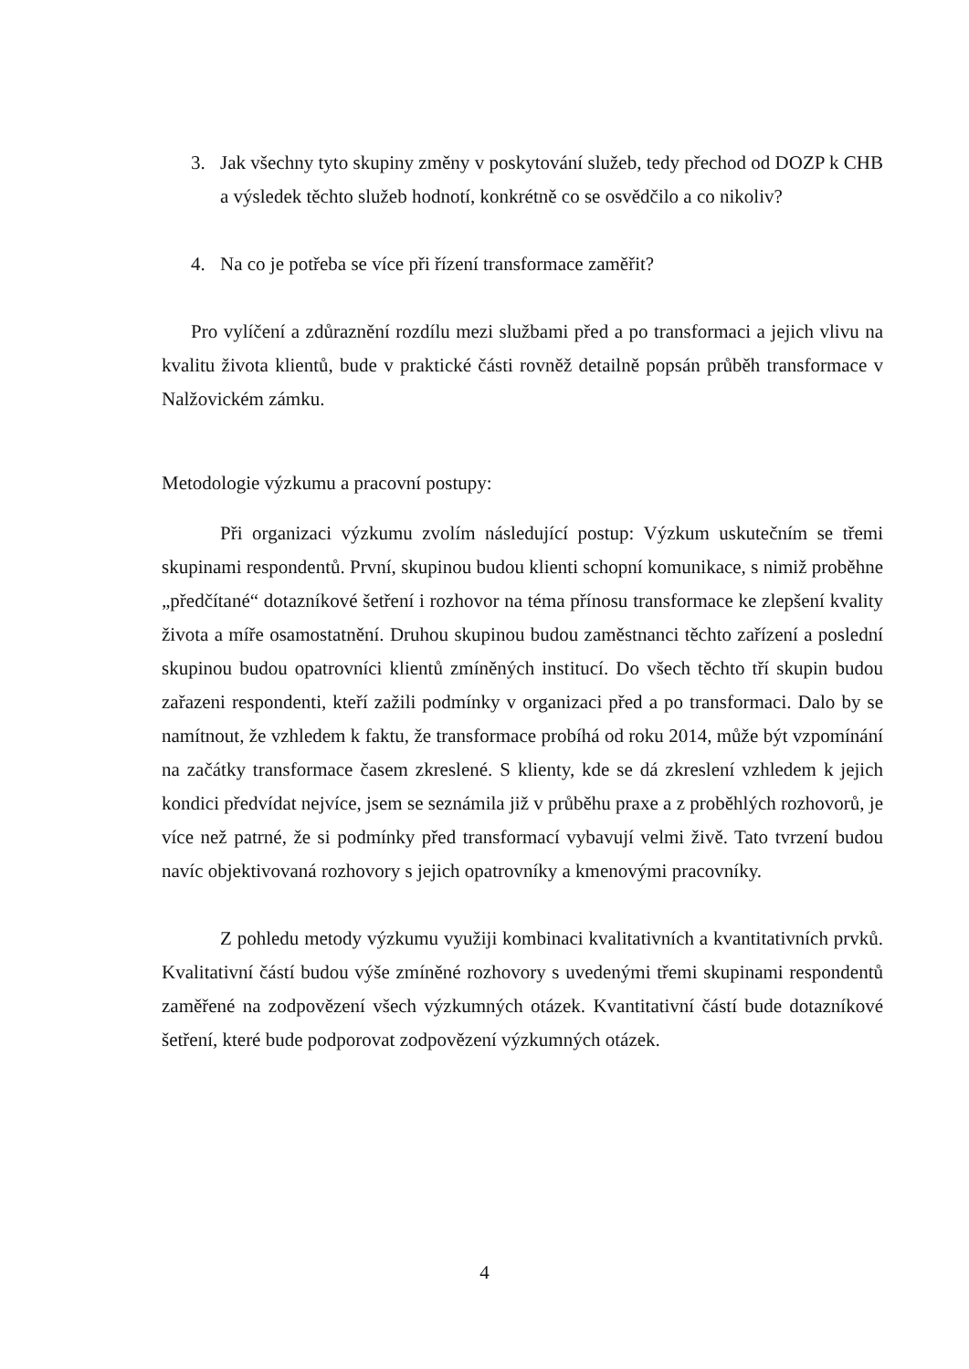3. Jak všechny tyto skupiny změny v poskytování služeb, tedy přechod od DOZP k CHB a výsledek těchto služeb hodnotí, konkrétně co se osvědčilo a co nikoliv?
4. Na co je potřeba se více při řízení transformace zaměřit?
Pro vylíčení a zdůraznění rozdílu mezi službami před a po transformaci a jejich vlivu na kvalitu života klientů, bude v praktické části rovněž detailně popsán průběh transformace v Nalžovickém zámku.
Metodologie výzkumu a pracovní postupy:
Při organizaci výzkumu zvolím následující postup: Výzkum uskutečním se třemi skupinami respondentů. První, skupinou budou klienti schopní komunikace, s nimiž proběhne „předčítané“ dotazníkové šetření i rozhovor na téma přínosu transformace ke zlepšení kvality života a míře osamostatnění. Druhou skupinou budou zaměstnanci těchto zařízení a poslední skupinou budou opatrovníci klientů zmíněných institucí. Do všech těchto tří skupin budou zařazeni respondenti, kteří zažili podmínky v organizaci před a po transformaci. Dalo by se namítnout, že vzhledem k faktu, že transformace probíhá od roku 2014, může být vzpomínání na začátky transformace časem zkreslené. S klienty, kde se dá zkreslení vzhledem k jejich kondici předvídat nejvíce, jsem se seznámila již v průběhu praxe a z proběhlých rozhovorů, je více než patrné, že si podmínky před transformací vybavují velmi živě. Tato tvrzení budou navíc objektivovaná rozhovory s jejich opatrovníky a kmenovými pracovníky.
Z pohledu metody výzkumu využiji kombinaci kvalitativních a kvantitativních prvků. Kvalitativní částí budou výše zmíněné rozhovory s uvedenými třemi skupinami respondentů zaměřené na zodpovězení všech výzkumných otázek. Kvantitativní částí bude dotazníkové šetření, které bude podporovat zodpovězení výzkumných otázek.
4